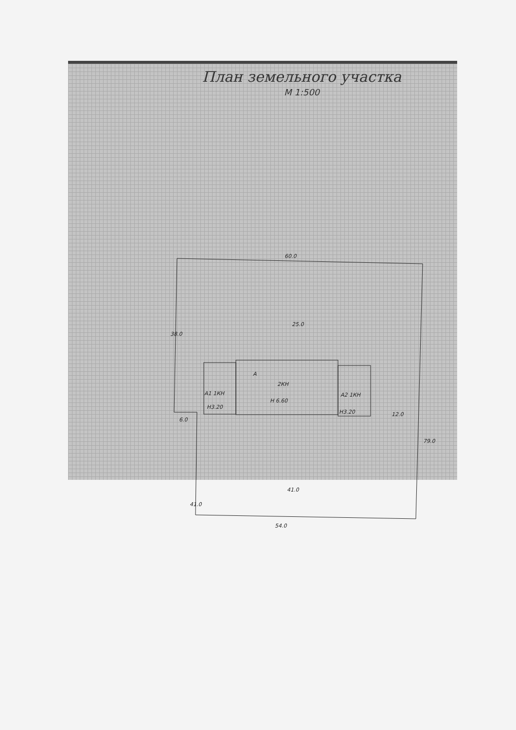60.0
38.0
25.0
А
2КН
Н 6.60
А1 1КН
Н3.20
А2 1КН
Н3.20
6.0
12.0
79.0
41.0
41.0
54.0
План земельного участка
М 1:500